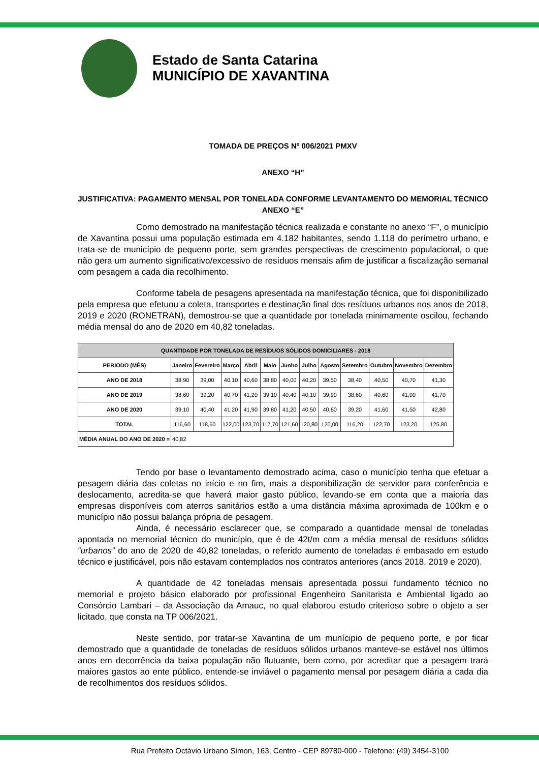Estado de Santa Catarina
MUNICÍPIO DE XAVANTINA
TOMADA DE PREÇOS Nº 006/2021 PMXV
ANEXO “H”
JUSTIFICATIVA: PAGAMENTO MENSAL POR TONELADA CONFORME LEVANTAMENTO DO MEMORIAL TÉCNICO ANEXO “E”
Como demostrado na manifestação técnica realizada e constante no anexo “F”, o município de Xavantina possui uma população estimada em 4.182 habitantes, sendo 1.118 do perímetro urbano, e trata-se de município de pequeno porte, sem grandes perspectivas de crescimento populacional, o que não gera um aumento significativo/excessivo de resíduos mensais afim de justificar a fiscalização semanal com pesagem a cada dia recolhimento.
Conforme tabela de pesagens apresentada na manifestação técnica, que foi disponibilizado pela empresa que efetuou a coleta, transportes e destinação final dos resíduos urbanos nos anos de 2018, 2019 e 2020 (RONETRAN), demostrou-se que a quantidade por tonelada minimamente oscilou, fechando média mensal do ano de 2020 em 40,82 toneladas.
| QUANTIDADE POR TONELADA DE RESÍDUOS SÓLIDOS DOMICILIARES - 2018 | | | | | | | | | | | | |
| --- | --- | --- | --- | --- | --- | --- | --- | --- | --- | --- | --- | --- |
| PERIODO (MÊS) | Janeiro | Fevereiro | Março | Abril | Maio | Junho | Julho | Agosto | Setembro | Outubro | Novembro | Dezembro |
| ANO DE 2018 | 38,90 | 39,00 | 40,10 | 40,60 | 38,80 | 40,00 | 40,20 | 39,50 | 38,40 | 40,50 | 40,70 | 41,30 |
| ANO DE 2019 | 38,60 | 39,20 | 40,70 | 41,20 | 39,10 | 40,40 | 40,10 | 39,90 | 38,60 | 40,60 | 41,00 | 41,70 |
| ANO DE 2020 | 39,10 | 40,40 | 41,20 | 41,90 | 39,80 | 41,20 | 40,50 | 40,60 | 39,20 | 41,60 | 41,50 | 42,80 |
| TOTAL | 116,60 | 118,60 | 122,00 | 123,70 | 117,70 | 121,60 | 120,80 | 120,00 | 116,20 | 122,70 | 123,20 | 125,80 |
| MÉDIA ANUAL DO ANO DE 2020 = | 40,82 | | | | | | | | | | | |
Tendo por base o levantamento demostrado acima, caso o município tenha que efetuar a pesagem diária das coletas no início e no fim, mais a disponibilização de servidor para conferência e deslocamento, acredita-se que haverá maior gasto público, levando-se em conta que a maioria das empresas disponíveis com aterros sanitários estão a uma distância máxima aproximada de 100km e o município não possui balança própria de pesagem.
Ainda, é necessário esclarecer que, se comparado a quantidade mensal de toneladas apontada no memorial técnico do município, que é de 42t/m com a média mensal de resíduos sólidos “urbanos” do ano de 2020 de 40,82 toneladas, o referido aumento de toneladas é embasado em estudo técnico e justificável, pois não estavam contemplados nos contratos anteriores (anos 2018, 2019 e 2020).
A quantidade de 42 toneladas mensais apresentada possui fundamento técnico no memorial e projeto básico elaborado por profissional Engenheiro Sanitarista e Ambiental ligado ao Consórcio Lambari – da Associação da Amauc, no qual elaborou estudo criterioso sobre o objeto a ser licitado, que consta na TP 006/2021.
Neste sentido, por tratar-se Xavantina de um munícipio de pequeno porte, e por ficar demostrado que a quantidade de toneladas de resíduos sólidos urbanos manteve-se estável nos últimos anos em decorrência da baixa população não flutuante, bem como, por acreditar que a pesagem trará maiores gastos ao ente público, entende-se inviável o pagamento mensal por pesagem diária a cada dia de recolhimentos dos resíduos sólidos.
Rua Prefeito Octávio Urbano Simon, 163, Centro - CEP 89780-000 - Telefone: (49) 3454-3100